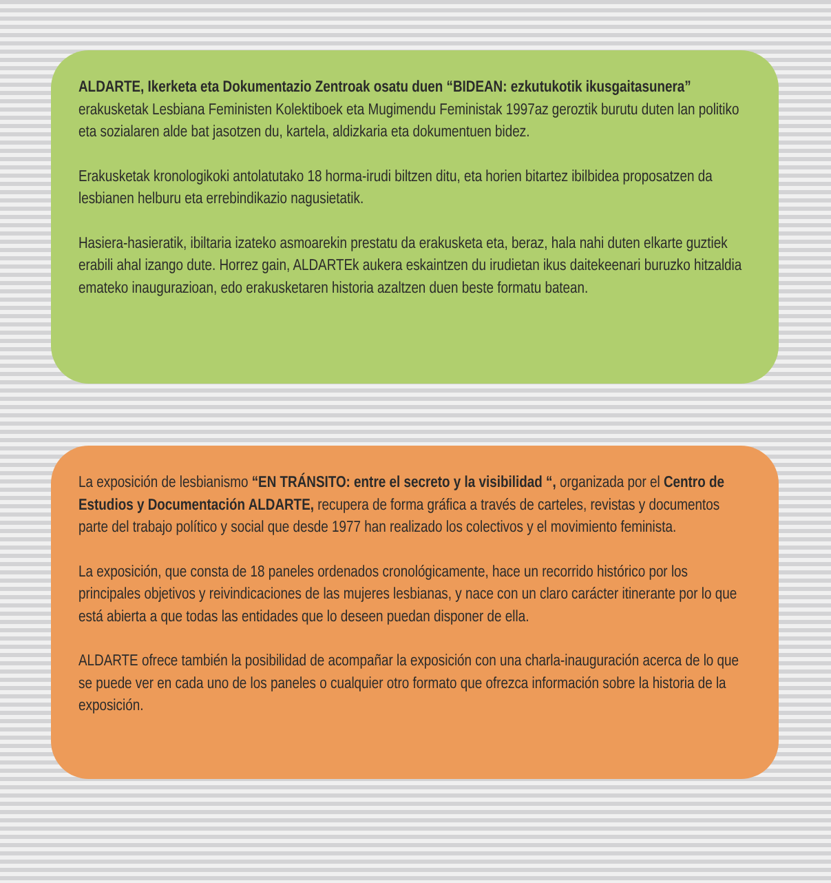ALDARTE, Ikerketa eta Dokumentazio Zentroak osatu duen “BIDEAN: ezkutukotik ikusgaitasunera” erakusketak Lesbiana Feministen Kolektiboek eta Mugimendu Feministak 1997az geroztik burutu duten lan politiko eta sozialaren alde bat jasotzen du, kartela, aldizkaria eta dokumentuen bidez.
Erakusketak kronologikoki antolatutako 18 horma-irudi biltzen ditu, eta horien bitartez ibilbidea proposatzen da lesbianen helburu eta errebindikazio nagusietatik.
Hasiera-hasieratik, ibiltaria izateko asmoarekin prestatu da erakusketa eta, beraz, hala nahi duten elkarte guztiek erabili ahal izango dute. Horrez gain, ALDARTEk aukera eskaintzen du irudietan ikus daitekeenari buruzko hitzaldia emateko inaugurazioan, edo erakusketaren historia azaltzen duen beste formatu batean.
La exposición de lesbianismo “EN TRÁNSITO: entre el secreto y la visibilidad “, organizada por el Centro de Estudios y Documentación ALDARTE, recupera de forma gráfica a través de carteles, revistas y documentos parte del trabajo político y social que desde 1977 han realizado los colectivos y el movimiento feminista.
La exposición, que consta de 18 paneles ordenados cronológicamente, hace un recorrido histórico por los principales objetivos y reivindicaciones de las mujeres lesbianas, y nace con un claro carácter itinerante por lo que está abierta a que todas las entidades que lo deseen puedan disponer de ella.
ALDARTE ofrece también la posibilidad de acompañar la exposición con una charla-inauguración acerca de lo que se puede ver en cada uno de los paneles o cualquier otro formato que ofrezca información sobre la historia de la exposición.